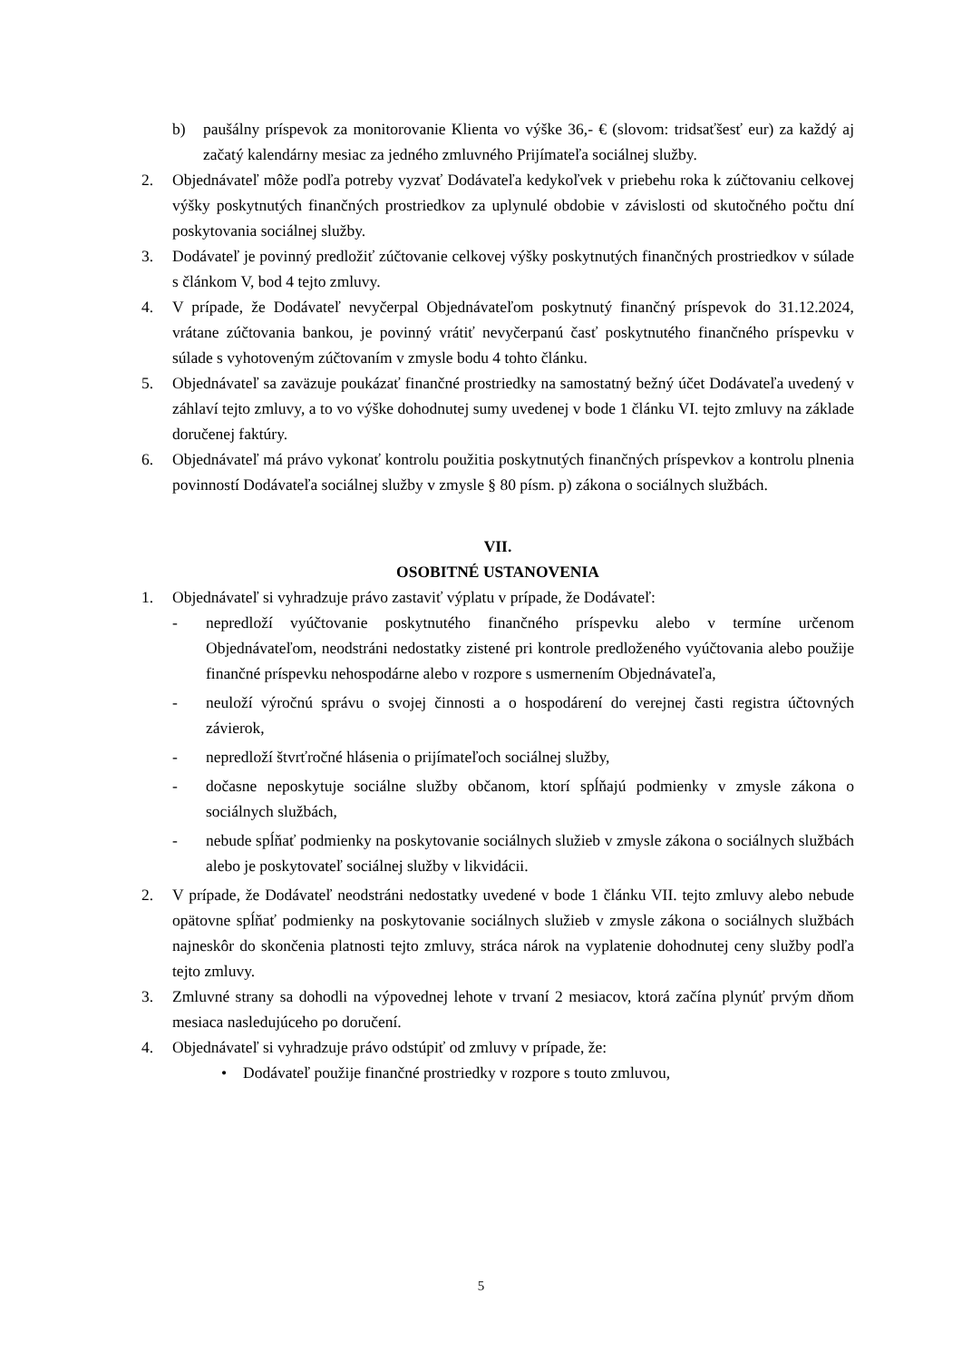b) paušálny príspevok za monitorovanie Klienta vo výške 36,- € (slovom: tridsaťšesť eur) za každý aj začatý kalendárny mesiac za jedného zmluvného Prijímateľa sociálnej služby.
2. Objednávateľ môže podľa potreby vyzvať Dodávateľa kedykoľvek v priebehu roka k zúčtovaniu celkovej výšky poskytnutých finančných prostriedkov za uplynulé obdobie v závislosti od skutočného počtu dní poskytovania sociálnej služby.
3. Dodávateľ je povinný predložiť zúčtovanie celkovej výšky poskytnutých finančných prostriedkov v súlade s článkom V, bod 4 tejto zmluvy.
4. V prípade, že Dodávateľ nevyčerpal Objednávateľom poskytnutý finančný príspevok do 31.12.2024, vrátane zúčtovania bankou, je povinný vrátiť nevyčerpanú časť poskytnutého finančného príspevku v súlade s vyhotoveným zúčtovaním v zmysle bodu 4 tohto článku.
5. Objednávateľ sa zaväzuje poukázať finančné prostriedky na samostatný bežný účet Dodávateľa uvedený v záhlaví tejto zmluvy, a to vo výške dohodnutej sumy uvedenej v bode 1 článku VI. tejto zmluvy na základe doručenej faktúry.
6. Objednávateľ má právo vykonať kontrolu použitia poskytnutých finančných príspevkov a kontrolu plnenia povinností Dodávateľa sociálnej služby v zmysle § 80 písm. p) zákona o sociálnych službách.
VII.
OSOBITNÉ USTANOVENIA
1. Objednávateľ si vyhradzuje právo zastaviť výplatu v prípade, že Dodávateľ:
- nepredloží vyúčtovanie poskytnutého finančného príspevku alebo v termíne určenom Objednávateľom, neodstráni nedostatky zistené pri kontrole predloženého vyúčtovania alebo použije finančné príspevku nehospodárne alebo v rozpore s usmernením Objednávateľa,
- neuloží výročnú správu o svojej činnosti a o hospodárení do verejnej časti registra účtovných závierok,
- nepredloží štvrťročné hlásenia o prijímateľoch sociálnej služby,
- dočasne neposkytuje sociálne služby občanom, ktorí spĺňajú podmienky v zmysle zákona o sociálnych službách,
- nebude spĺňať podmienky na poskytovanie sociálnych služieb v zmysle zákona o sociálnych službách alebo je poskytovateľ sociálnej služby v likvidácii.
2. V prípade, že Dodávateľ neodstráni nedostatky uvedené v bode 1 článku VII. tejto zmluvy alebo nebude opätovne spĺňať podmienky na poskytovanie sociálnych služieb v zmysle zákona o sociálnych službách najneskôr do skončenia platnosti tejto zmluvy, stráca nárok na vyplatenie dohodnutej ceny služby podľa tejto zmluvy.
3. Zmluvné strany sa dohodli na výpovednej lehote v trvaní 2 mesiacov, ktorá začína plynúť prvým dňom mesiaca nasledujúceho po doručení.
4. Objednávateľ si vyhradzuje právo odstúpiť od zmluvy v prípade, že:
• Dodávateľ použije finančné prostriedky v rozpore s touto zmluvou,
5